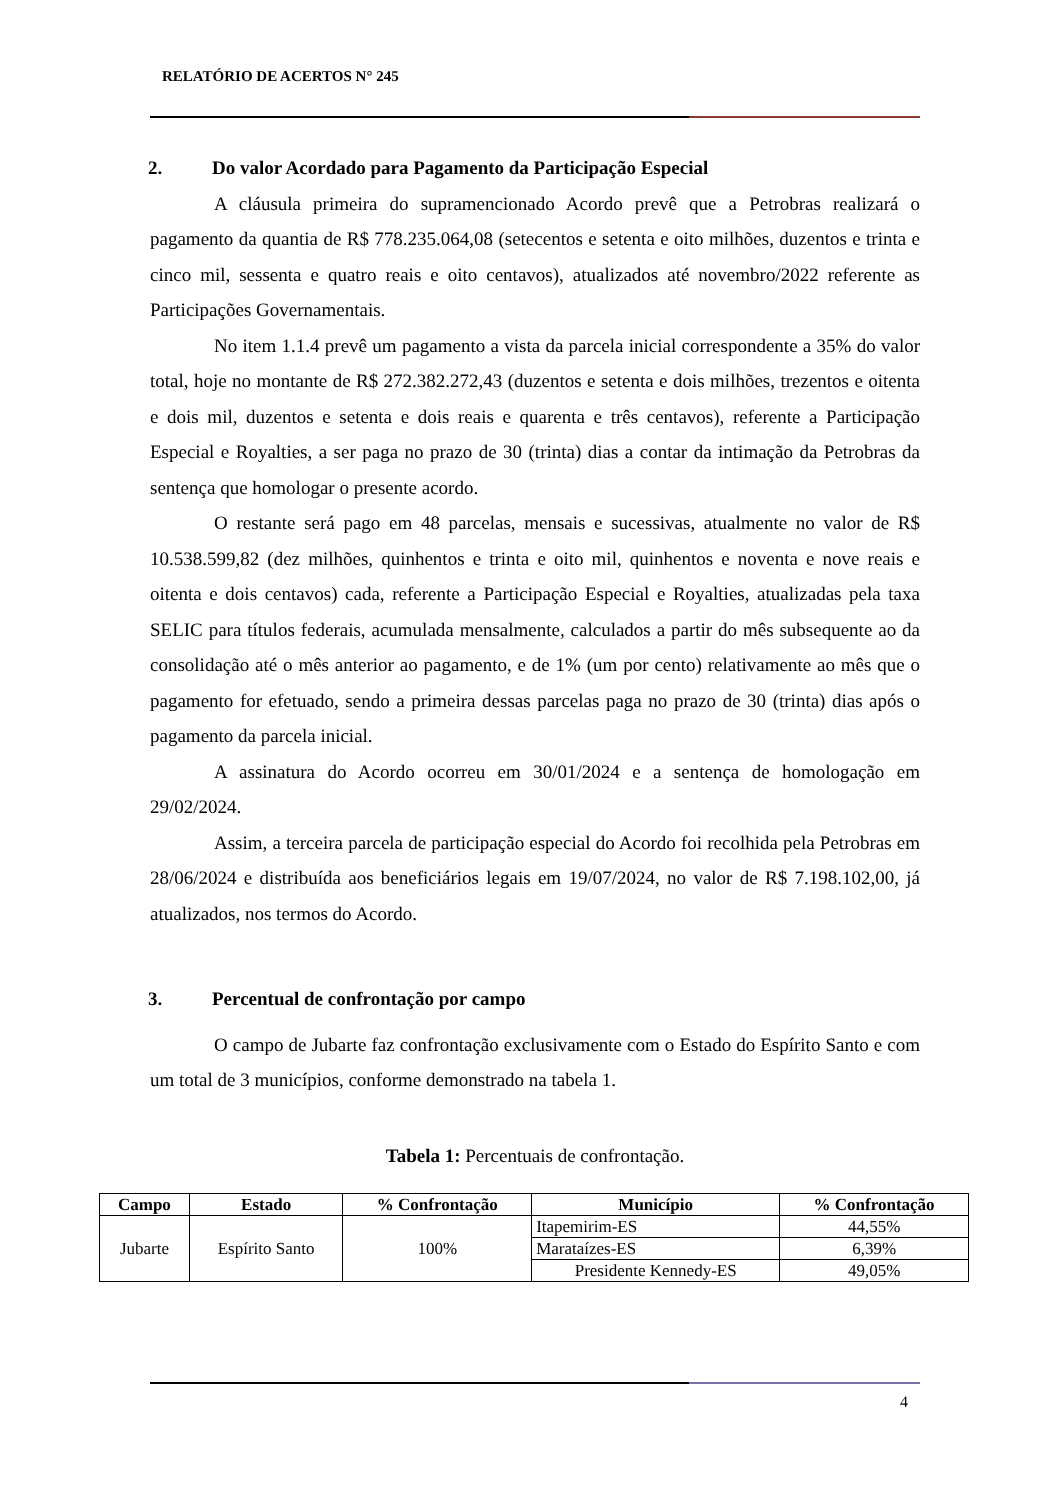RELATÓRIO DE ACERTOS N° 245
2. Do valor Acordado para Pagamento da Participação Especial
A cláusula primeira do supramencionado Acordo prevê que a Petrobras realizará o pagamento da quantia de R$ 778.235.064,08 (setecentos e setenta e oito milhões, duzentos e trinta e cinco mil, sessenta e quatro reais e oito centavos), atualizados até novembro/2022 referente as Participações Governamentais.
No item 1.1.4 prevê um pagamento a vista da parcela inicial correspondente a 35% do valor total, hoje no montante de R$ 272.382.272,43 (duzentos e setenta e dois milhões, trezentos e oitenta e dois mil, duzentos e setenta e dois reais e quarenta e três centavos), referente a Participação Especial e Royalties, a ser paga no prazo de 30 (trinta) dias a contar da intimação da Petrobras da sentença que homologar o presente acordo.
O restante será pago em 48 parcelas, mensais e sucessivas, atualmente no valor de R$ 10.538.599,82 (dez milhões, quinhentos e trinta e oito mil, quinhentos e noventa e nove reais e oitenta e dois centavos) cada, referente a Participação Especial e Royalties, atualizadas pela taxa SELIC para títulos federais, acumulada mensalmente, calculados a partir do mês subsequente ao da consolidação até o mês anterior ao pagamento, e de 1% (um por cento) relativamente ao mês que o pagamento for efetuado, sendo a primeira dessas parcelas paga no prazo de 30 (trinta) dias após o pagamento da parcela inicial.
A assinatura do Acordo ocorreu em 30/01/2024 e a sentença de homologação em 29/02/2024.
Assim, a terceira parcela de participação especial do Acordo foi recolhida pela Petrobras em 28/06/2024 e distribuída aos beneficiários legais em 19/07/2024, no valor de R$ 7.198.102,00, já atualizados, nos termos do Acordo.
3. Percentual de confrontação por campo
O campo de Jubarte faz confrontação exclusivamente com o Estado do Espírito Santo e com um total de 3 municípios, conforme demonstrado na tabela 1.
Tabela 1: Percentuais de confrontação.
| Campo | Estado | % Confrontação | Município | % Confrontação |
| --- | --- | --- | --- | --- |
| Jubarte | Espírito Santo | 100% | Itapemirim-ES | 44,55% |
| | | | Marataízes-ES | 6,39% |
| | | | Presidente Kennedy-ES | 49,05% |
4